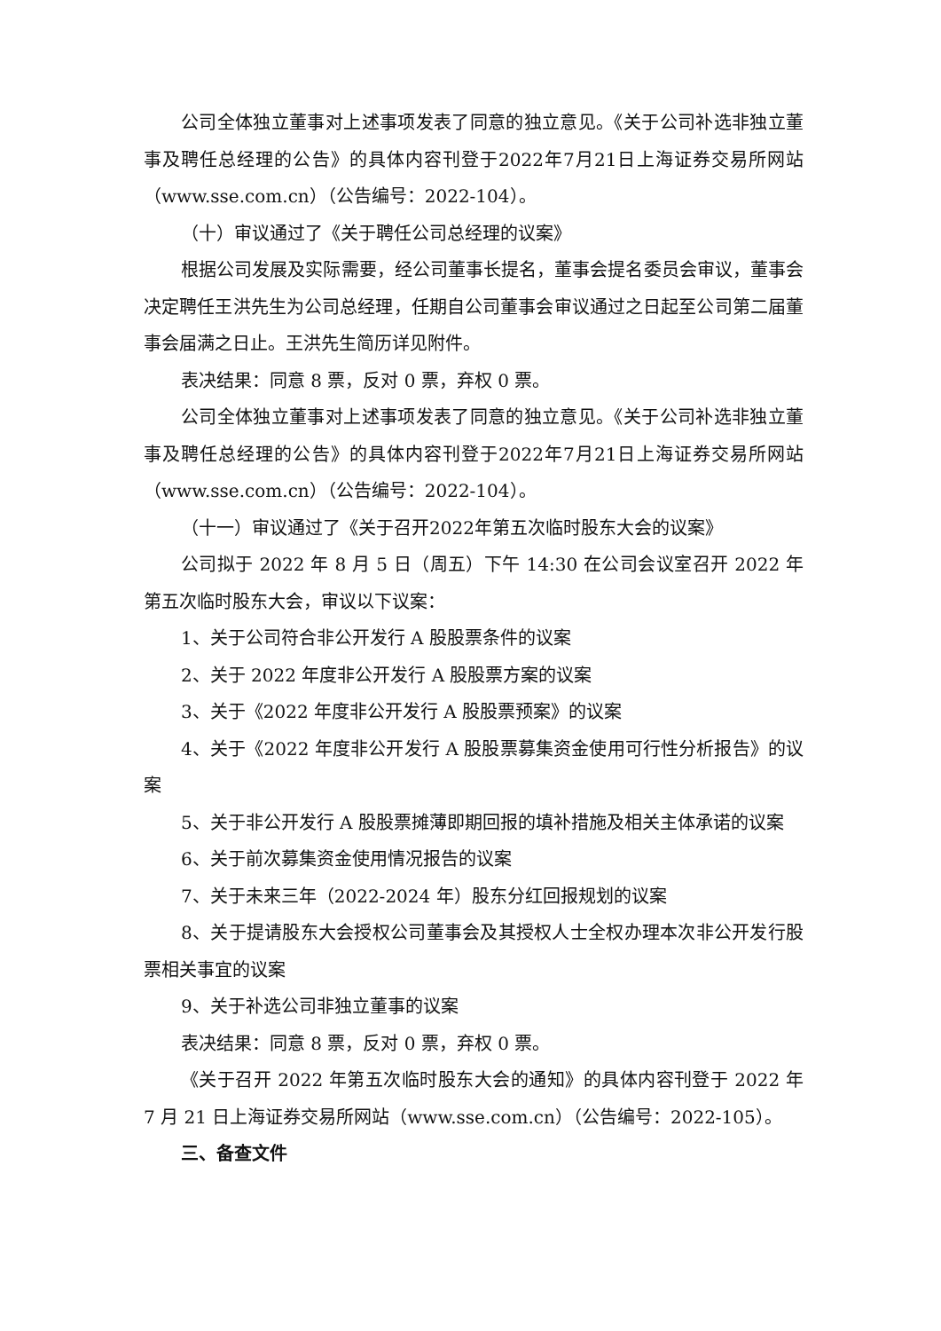公司全体独立董事对上述事项发表了同意的独立意见。《关于公司补选非独立董事及聘任总经理的公告》的具体内容刊登于2022年7月21日上海证券交易所网站（www.sse.com.cn）（公告编号：2022-104）。
（十）审议通过了《关于聘任公司总经理的议案》
根据公司发展及实际需要，经公司董事长提名，董事会提名委员会审议，董事会决定聘任王洪先生为公司总经理，任期自公司董事会审议通过之日起至公司第二届董事会届满之日止。王洪先生简历详见附件。
表决结果：同意 8 票，反对 0 票，弃权 0 票。
公司全体独立董事对上述事项发表了同意的独立意见。《关于公司补选非独立董事及聘任总经理的公告》的具体内容刊登于2022年7月21日上海证券交易所网站（www.sse.com.cn）（公告编号：2022-104）。
（十一）审议通过了《关于召开2022年第五次临时股东大会的议案》
公司拟于 2022 年 8 月 5 日（周五）下午 14:30 在公司会议室召开 2022 年第五次临时股东大会，审议以下议案：
1、关于公司符合非公开发行 A 股股票条件的议案
2、关于 2022 年度非公开发行 A 股股票方案的议案
3、关于《2022 年度非公开发行 A 股股票预案》的议案
4、关于《2022 年度非公开发行 A 股股票募集资金使用可行性分析报告》的议案
5、关于非公开发行 A 股股票摊薄即期回报的填补措施及相关主体承诺的议案
6、关于前次募集资金使用情况报告的议案
7、关于未来三年（2022-2024 年）股东分红回报规划的议案
8、关于提请股东大会授权公司董事会及其授权人士全权办理本次非公开发行股票相关事宜的议案
9、关于补选公司非独立董事的议案
表决结果：同意 8 票，反对 0 票，弃权 0 票。
《关于召开 2022 年第五次临时股东大会的通知》的具体内容刊登于 2022 年 7 月 21 日上海证券交易所网站（www.sse.com.cn）（公告编号：2022-105）。
三、备查文件